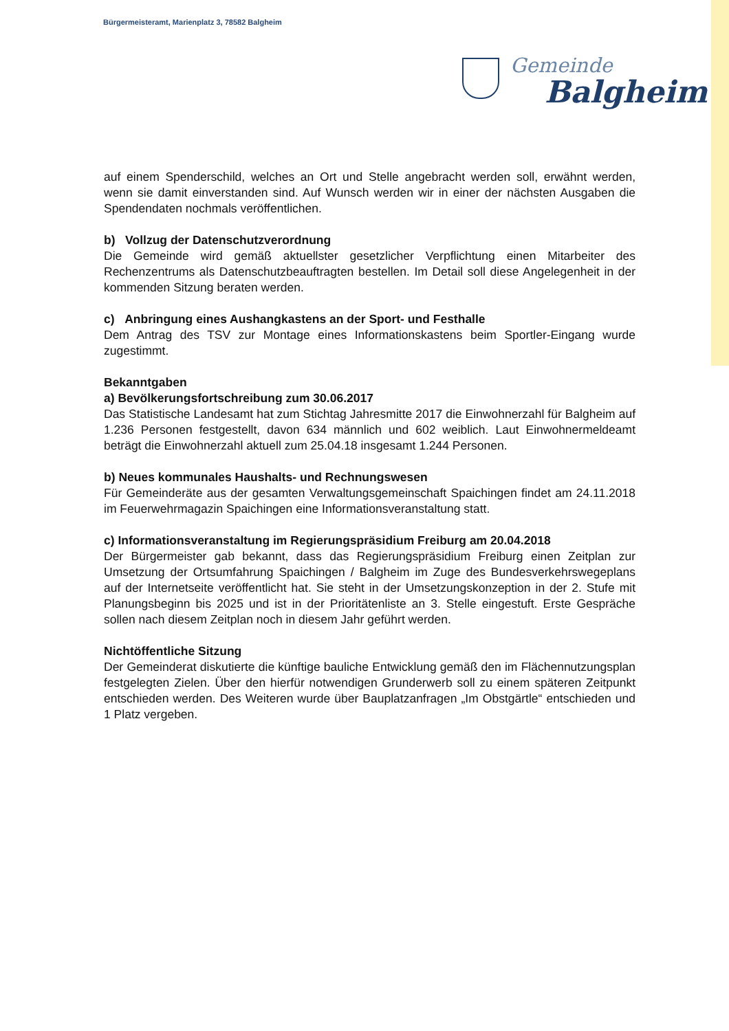Bürgermeisteramt, Marienplatz 3, 78582 Balgheim
Gemeinde
Balgheim
auf einem Spenderschild, welches an Ort und Stelle angebracht werden soll, erwähnt werden, wenn sie damit einverstanden sind. Auf Wunsch werden wir in einer der nächsten Ausgaben die Spendendaten nochmals veröffentlichen.
b) Vollzug der Datenschutzverordnung
Die Gemeinde wird gemäß aktuellster gesetzlicher Verpflichtung einen Mitarbeiter des Rechenzentrums als Datenschutzbeauftragten bestellen. Im Detail soll diese Angelegenheit in der kommenden Sitzung beraten werden.
c) Anbringung eines Aushangkastens an der Sport- und Festhalle
Dem Antrag des TSV zur Montage eines Informationskastens beim Sportler-Eingang wurde zugestimmt.
Bekanntgaben
a) Bevölkerungsfortschreibung zum 30.06.2017
Das Statistische Landesamt hat zum Stichtag Jahresmitte 2017 die Einwohnerzahl für Balgheim auf 1.236 Personen festgestellt, davon 634 männlich und 602 weiblich. Laut Einwohnermeldeamt beträgt die Einwohnerzahl aktuell zum 25.04.18 insgesamt 1.244 Personen.
b) Neues kommunales Haushalts- und Rechnungswesen
Für Gemeinderäte aus der gesamten Verwaltungsgemeinschaft Spaichingen findet am 24.11.2018 im Feuerwehrmagazin Spaichingen eine Informationsveranstaltung statt.
c) Informationsveranstaltung im Regierungspräsidium Freiburg am 20.04.2018
Der Bürgermeister gab bekannt, dass das Regierungspräsidium Freiburg einen Zeitplan zur Umsetzung der Ortsumfahrung Spaichingen / Balgheim im Zuge des Bundesverkehrswegeplans auf der Internetseite veröffentlicht hat. Sie steht in der Umsetzungskonzeption in der 2. Stufe mit Planungsbeginn bis 2025 und ist in der Prioritätenliste an 3. Stelle eingestuft. Erste Gespräche sollen nach diesem Zeitplan noch in diesem Jahr geführt werden.
Nichtöffentliche Sitzung
Der Gemeinderat diskutierte die künftige bauliche Entwicklung gemäß den im Flächennutzungsplan festgelegten Zielen. Über den hierfür notwendigen Grunderwerb soll zu einem späteren Zeitpunkt entschieden werden. Des Weiteren wurde über Bauplatzanfragen „Im Obstgärtle“ entschieden und 1 Platz vergeben.